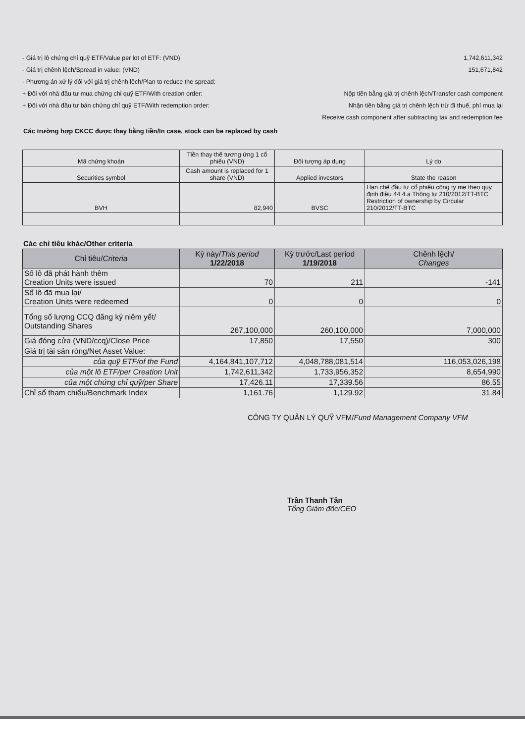- Giá trị lô chứng chỉ quỹ ETF/Value per lot of ETF: (VND) 1,742,611,342
- Giá trị chênh lệch/Spread in value: (VND) 151,671,842
- Phương án xử lý đối với giá trị chênh lệch/Plan to reduce the spread:
+ Đối với nhà đầu tư mua chứng chỉ quỹ ETF/With creation order: Nộp tiền bằng giá trị chênh lệch/Transfer cash component
+ Đối với nhà đầu tư bán chứng chỉ quỹ ETF/With redemption order: Nhận tiền bằng giá trị chênh lệch trừ đi thuế, phí mua lại
Receive cash component after subtracting tax and redemption fee
Các trường hợp CKCC được thay bằng tiền/In case, stock can be replaced by cash
| Mã chứng khoán | Tiền thay thế tương ứng 1 cổ phiếu (VND) | Đối tượng áp dụng | Lý do |
| Securities symbol | Cash amount is replaced for 1 share (VND) | Applied investors | State the reason |
| BVH | 82,940 | BVSC | Hạn chế đầu tư cổ phiếu công ty mẹ theo quy định điều 44.4.a Thông tư 210/2012/TT-BTC Restriction of ownership by Circular 210/2012/TT-BTC |
Các chỉ tiêu khác/Other criteria
| Chỉ tiêu/ Criteria | Kỳ này/ This period 1/22/2018 | Kỳ trước/Last period 1/19/2018 | Chênh lệch/ Changes |
| --- | --- | --- | --- |
| Số lô đã phát hành thêm Creation Units were issued | 70 | 211 | -141 |
| Số lô đã mua lại/ Creation Units were redeemed | 0 | 0 | 0 |
| Tổng số lượng CCQ đăng ký niêm yết/ Outstanding Shares | 267,100,000 | 260,100,000 | 7,000,000 |
| Giá đóng cửa (VND/ccq)/Close Price | 17,850 | 17,550 | 300 |
| Giá trị tài sản ròng/Net Asset Value: | | | |
| của quỹ ETF/of the Fund | 4,164,841,107,712 | 4,048,788,081,514 | 116,053,026,198 |
| của một lô ETF/per Creation Unit | 1,742,611,342 | 1,733,956,352 | 8,654,990 |
| của một chứng chỉ quỹ/per Share | 17,426.11 | 17,339.56 | 86.55 |
| Chỉ số tham chiếu/Benchmark Index | 1,161.76 | 1,129.92 | 31.84 |
CÔNG TY QUẢN LÝ QUỸ VFM/Fund Management Company VFM
Trần Thanh Tân
Tổng Giám đốc/CEO